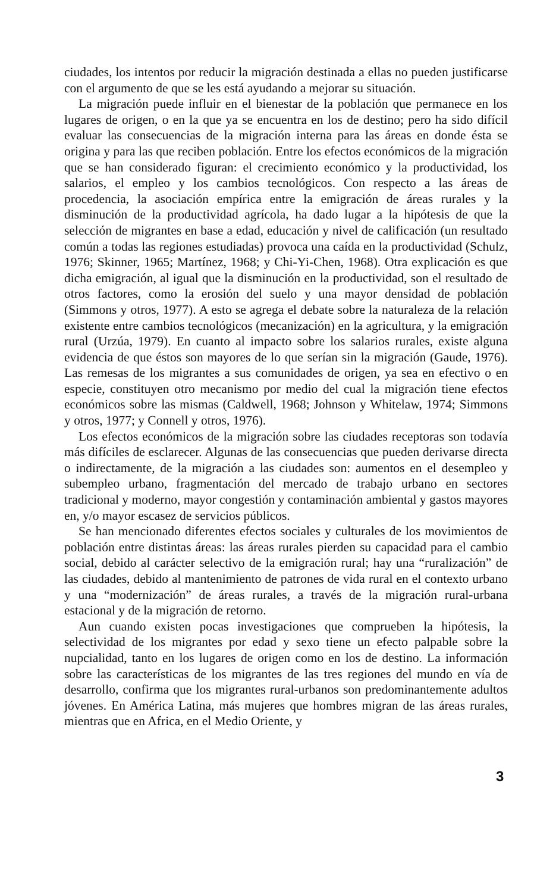ciudades, los intentos por reducir la migración destinada a ellas no pueden justificarse con el argumento de que se les está ayudando a mejorar su situación.
La migración puede influir en el bienestar de la población que permanece en los lugares de origen, o en la que ya se encuentra en los de destino; pero ha sido difícil evaluar las consecuencias de la migración interna para las áreas en donde ésta se origina y para las que reciben población. Entre los efectos económicos de la migración que se han considerado figuran: el crecimiento económico y la productividad, los salarios, el empleo y los cambios tecnológicos. Con respecto a las áreas de procedencia, la asociación empírica entre la emigración de áreas rurales y la disminución de la productividad agrícola, ha dado lugar a la hipótesis de que la selección de migrantes en base a edad, educación y nivel de calificación (un resultado común a todas las regiones estudiadas) provoca una caída en la productividad (Schulz, 1976; Skinner, 1965; Martínez, 1968; y Chi-Yi-Chen, 1968). Otra explicación es que dicha emigración, al igual que la disminución en la productividad, son el resultado de otros factores, como la erosión del suelo y una mayor densidad de población (Simmons y otros, 1977). A esto se agrega el debate sobre la naturaleza de la relación existente entre cambios tecnológicos (mecanización) en la agricultura, y la emigración rural (Urzúa, 1979). En cuanto al impacto sobre los salarios rurales, existe alguna evidencia de que éstos son mayores de lo que serían sin la migración (Gaude, 1976). Las remesas de los migrantes a sus comunidades de origen, ya sea en efectivo o en especie, constituyen otro mecanismo por medio del cual la migración tiene efectos económicos sobre las mismas (Caldwell, 1968; Johnson y Whitelaw, 1974; Simmons y otros, 1977; y Connell y otros, 1976).
Los efectos económicos de la migración sobre las ciudades receptoras son todavía más difíciles de esclarecer. Algunas de las consecuencias que pueden derivarse directa o indirectamente, de la migración a las ciudades son: aumentos en el desempleo y subempleo urbano, fragmentación del mercado de trabajo urbano en sectores tradicional y moderno, mayor congestión y contaminación ambiental y gastos mayores en, y/o mayor escasez de servicios públicos.
Se han mencionado diferentes efectos sociales y culturales de los movimientos de población entre distintas áreas: las áreas rurales pierden su capacidad para el cambio social, debido al carácter selectivo de la emigración rural; hay una “ruralización” de las ciudades, debido al mantenimiento de patrones de vida rural en el contexto urbano y una “modernización” de áreas rurales, a través de la migración rural-urbana estacional y de la migración de retorno.
Aun cuando existen pocas investigaciones que comprueben la hipótesis, la selectividad de los migrantes por edad y sexo tiene un efecto palpable sobre la nupcialidad, tanto en los lugares de origen como en los de destino. La información sobre las características de los migrantes de las tres regiones del mundo en vía de desarrollo, confirma que los migrantes rural-urbanos son predominantemente adultos jóvenes. En América Latina, más mujeres que hombres migran de las áreas rurales, mientras que en Africa, en el Medio Oriente, y
3